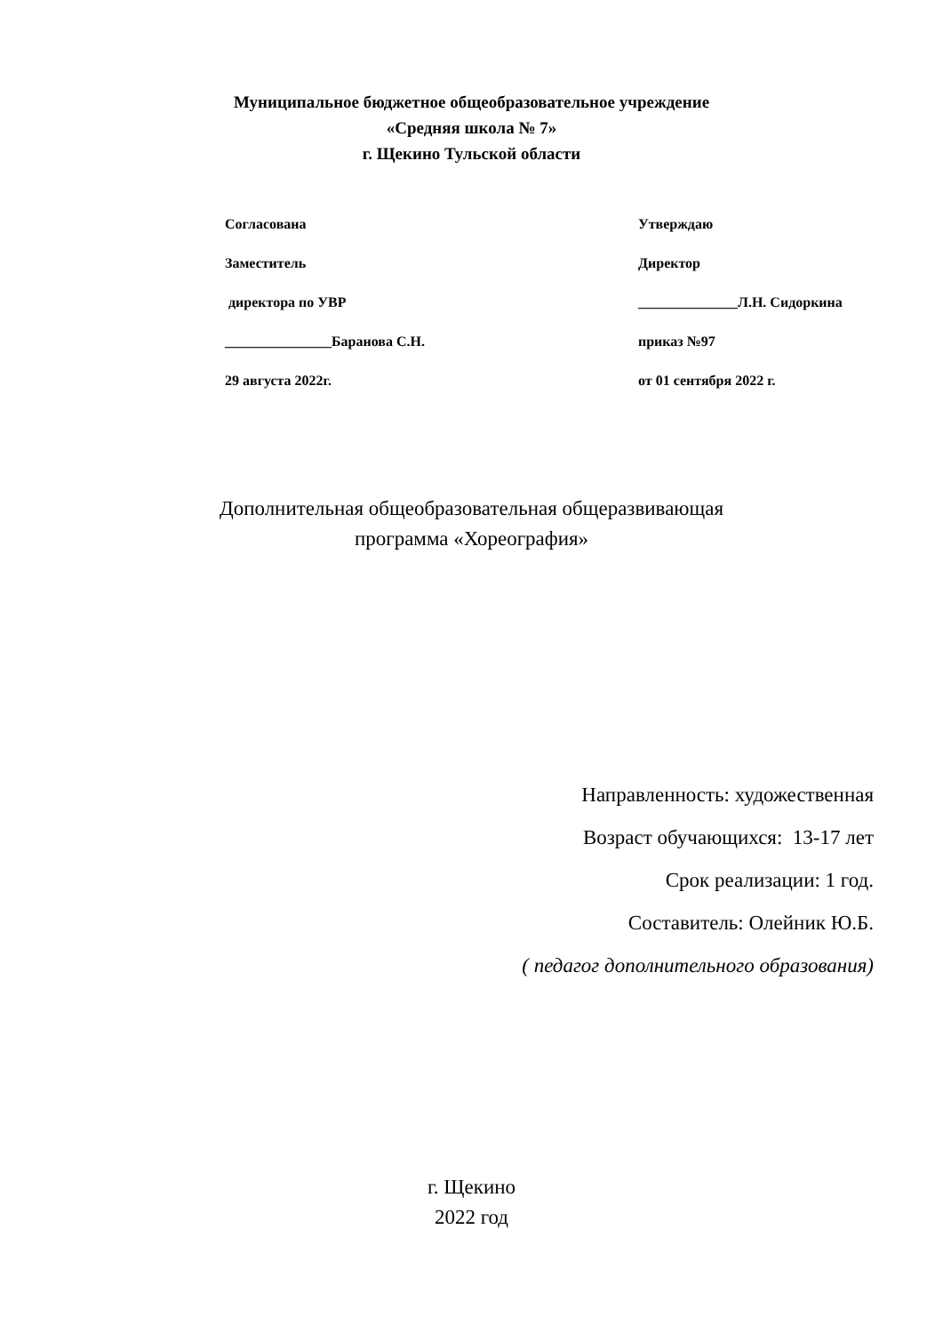Муниципальное бюджетное общеобразовательное учреждение
«Средняя школа № 7»
г. Щекино Тульской области
Согласована
Заместитель
директора по УВР
_______________Баранова С.Н.
29 августа 2022г.
Утверждаю
Директор
______________Л.Н. Сидоркина
приказ №97
от 01 сентября 2022 г.
Дополнительная общеобразовательная общеразвивающая
программа «Хореография»
Направленность: художественная
Возраст обучающихся: 13-17 лет
Срок реализации: 1 год.
Составитель: Олейник Ю.Б.
( педагог дополнительного образования)
г. Щекино
2022 год